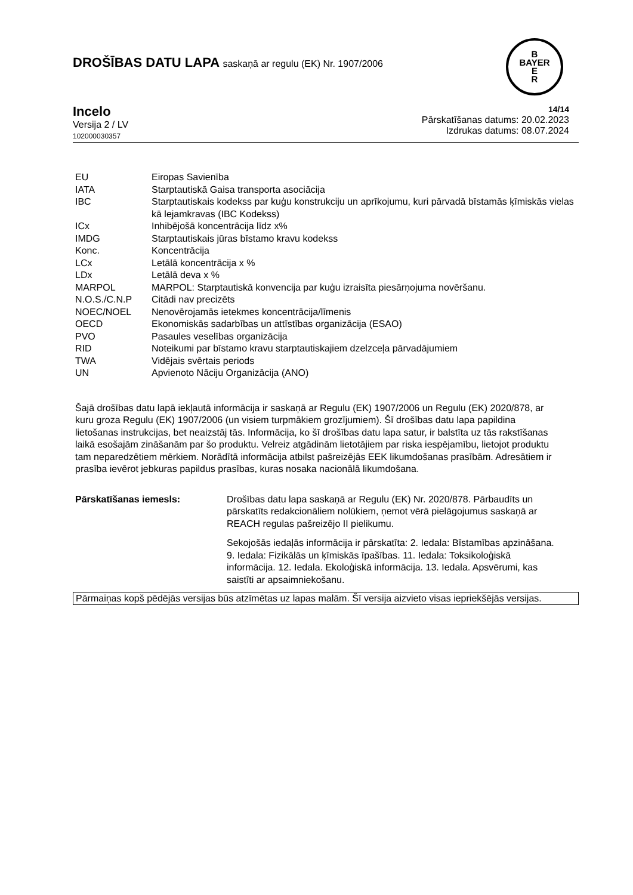DROŠĪBAS DATU LAPA saskaņā ar regulu (EK) Nr. 1907/2006
B
BAYER
E
R
Incelo
Versija 2 / LV
102000030357
14/14
Pārskatīšanas datums: 20.02.2023
Izdrukas datums: 08.07.2024
| EU | Eiropas Savienība |
| IATA | Starptautiskā Gaisa transporta asociācija |
| IBC | Starptautiskais kodekss par kuģu konstrukciju un aprīkojumu, kuri pārvadā bīstamās ķīmiskās vielas kā lejamkravas (IBC Kodekss) |
| ICx | Inhibējošā koncentrācija līdz x% |
| IMDG | Starptautiskais jūras bīstamo kravu kodekss |
| Konc. | Koncentrācija |
| LCx | Letālā koncentrācija x % |
| LDx | Letālā deva x % |
| MARPOL | MARPOL: Starptautiskā konvencija par kuģu izraisīta piesārņojuma novēršanu. |
| N.O.S./C.N.P | Citādi nav precizēts |
| NOEC/NOEL | Nenovērojamās ietekmes koncentrācija/līmenis |
| OECD | Ekonomiskās sadarbības un attīstības organizācija (ESAO) |
| PVO | Pasaules veselības organizācija |
| RID | Noteikumi par bīstamo kravu starptautiskajiem dzelzceļa pārvadājumiem |
| TWA | Vidējais svērtais periods |
| UN | Apvienoto Nāciju Organizācija (ANO) |
Šajā drošības datu lapā iekļautā informācija ir saskaņā ar Regulu (EK) 1907/2006 un Regulu (EK) 2020/878, ar kuru groza Regulu (EK) 1907/2006 (un visiem turpmākiem grozījumiem). Šī drošības datu lapa papildina lietošanas instrukcijas, bet neaizstāj tās. Informācija, ko šī drošības datu lapa satur, ir balstīta uz tās rakstīšanas laikā esošajām zināšanām par šo produktu. Velreiz atgādinām lietotājiem par riska iespējamību, lietojot produktu tam neparedzētiem mērkiem. Norādītā informācija atbilst pašreizējās EEK likumdošanas prasībām. Adresātiem ir prasība ievērot jebkuras papildus prasības, kuras nosaka nacionālā likumdošana.
Pārskatīšanas iemesls: Drošības datu lapa saskaņā ar Regulu (EK) Nr. 2020/878. Pārbaudīts un pārskatīts redakcionāliem nolūkiem, ņemot vērā pielāgojumus saskaņā ar REACH regulas pašreizējo II pielikumu.
Sekojošās iedaļās informācija ir pārskatīta: 2. Iedala: Bīstamības apzināšana. 9. Iedala: Fizikālās un ķīmiskās īpašības. 11. Iedala: Toksikoloģiskā informācija. 12. Iedala. Ekoloģiskā informācija. 13. Iedala. Apsvērumi, kas saistīti ar apsaimniekošanu.
Pārmaiņas kopš pēdējās versijas būs atzīmētas uz lapas malām. Šī versija aizvieto visas iepriekšējās versijas.